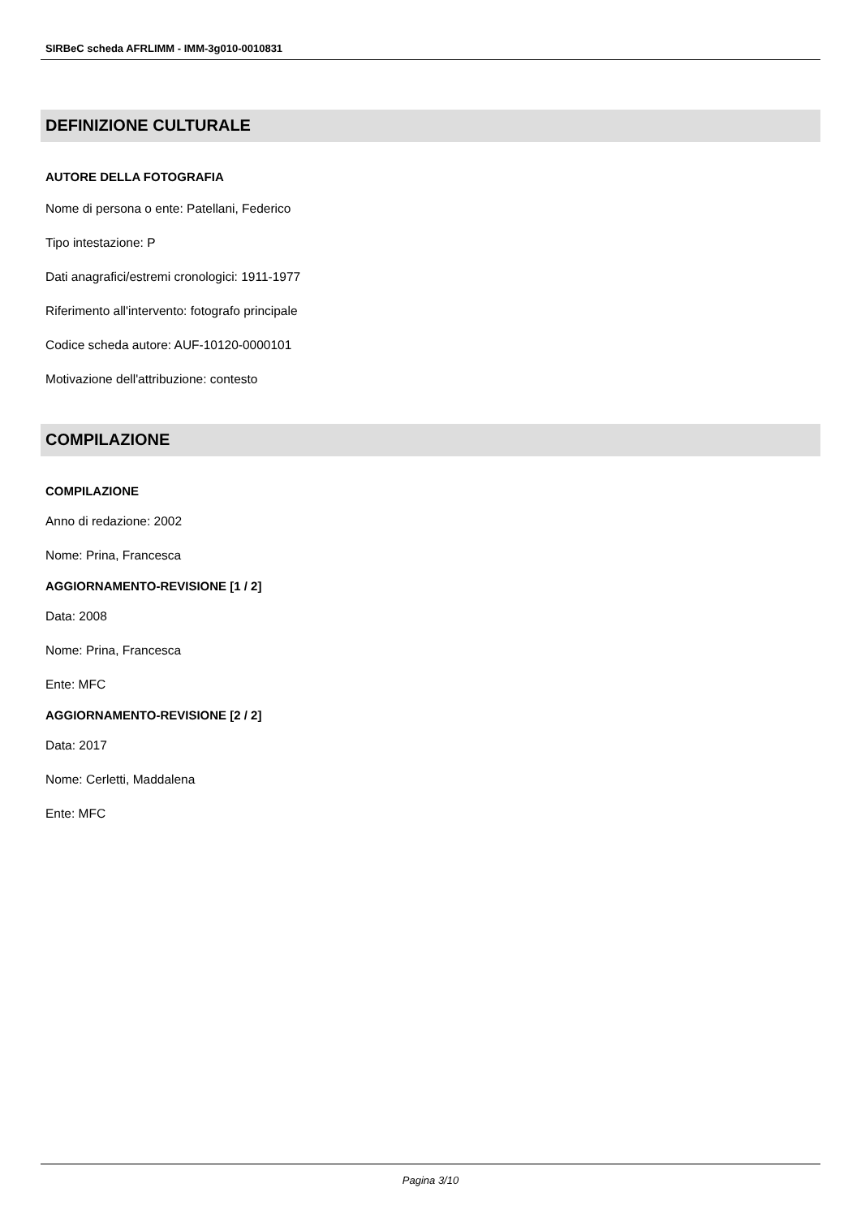SIRBeC scheda AFRLIMM - IMM-3g010-0010831
DEFINIZIONE CULTURALE
AUTORE DELLA FOTOGRAFIA
Nome di persona o ente: Patellani, Federico
Tipo intestazione: P
Dati anagrafici/estremi cronologici: 1911-1977
Riferimento all'intervento: fotografo principale
Codice scheda autore: AUF-10120-0000101
Motivazione dell'attribuzione: contesto
COMPILAZIONE
COMPILAZIONE
Anno di redazione: 2002
Nome: Prina, Francesca
AGGIORNAMENTO-REVISIONE [1 / 2]
Data: 2008
Nome: Prina, Francesca
Ente: MFC
AGGIORNAMENTO-REVISIONE [2 / 2]
Data: 2017
Nome: Cerletti, Maddalena
Ente: MFC
Pagina 3/10